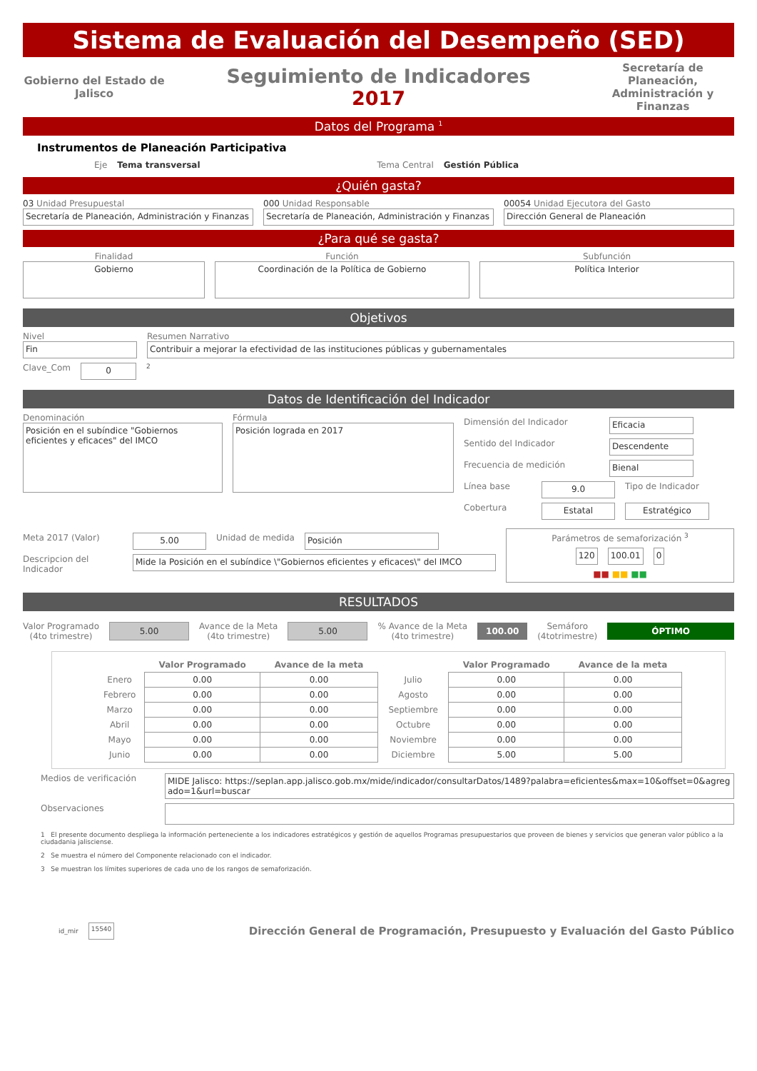Sistema de Evaluación del Desempeño (SED)
Gobierno del Estado de Jalisco
Seguimiento de Indicadores
2017
Secretaría de Planeación, Administración y Finanzas
Datos del Programa <sup>1</sup>
Instrumentos de Planeación Participativa
Eje Tema transversal Tema Central Gestión Pública
¿Quién gasta?
03 Unidad Presupuestal
Secretaría de Planeación, Administración y Finanzas
000 Unidad Responsable
Secretaría de Planeación, Administración y Finanzas
00054 Unidad Ejecutora del Gasto
Dirección General de Planeación
¿Para qué se gasta?
Finalidad
Gobierno
Función
Coordinación de la Política de Gobierno
Subfunción
Política Interior
Objetivos
Nivel
Fin
Resumen Narrativo
Contribuir a mejorar la efectividad de las instituciones públicas y gubernamentales
Clave_Com
0
<sup>2</sup>
Datos de Identificación del Indicador
Denominación
Posición en el subíndice "Gobiernos eficientes y eficaces" del IMCO
Fórmula
Posición lograda en 2017
Dimensión del Indicador
Eficacia
Sentido del Indicador
Descendente
Frecuencia de medición
Bienal
Línea base
9.0
Tipo de Indicador
Cobertura
Estatal Estratégico
Meta 2017 (Valor)
5.00
Unidad de medida
Posición
Descripcion del Indicador
Mide la Posición en el subíndice \"Gobiernos eficientes y eficaces\" del IMCO
Parámetros de semaforización <sup>3</sup>
120 100.01 0
■■ ■■ ■■
RESULTADOS
Valor Programado
(4to trimestre)
5.00
Avance de la Meta
(4to trimestre)
5.00
% Avance de la Meta
(4to trimestre)
100.00
Semáforo
(4totrimestre)
ÓPTIMO
| | Valor Programado | Avance de la meta | | Valor Programado | Avance de la meta |
| --- | --- | --- | --- | --- | --- |
| Enero | 0.00 | 0.00 | Julio | 0.00 | 0.00 |
| Febrero | 0.00 | 0.00 | Agosto | 0.00 | 0.00 |
| Marzo | 0.00 | 0.00 | Septiembre | 0.00 | 0.00 |
| Abril | 0.00 | 0.00 | Octubre | 0.00 | 0.00 |
| Mayo | 0.00 | 0.00 | Noviembre | 0.00 | 0.00 |
| Junio | 0.00 | 0.00 | Diciembre | 5.00 | 5.00 |
Medios de verificación
MIDE Jalisco: https://seplan.app.jalisco.gob.mx/mide/indicador/consultarDatos/1489?palabra=eficientes&max=10&offset=0&agregado=1&url=buscar
Observaciones
1 El presente documento despliega la información perteneciente a los indicadores estratégicos y gestión de aquellos Programas presupuestarios que proveen de bienes y servicios que generan valor público a la ciudadania jalisciense.
2 Se muestra el número del Componente relacionado con el indicador.
3 Se muestran los límites superiores de cada uno de los rangos de semaforización.
id_mir
15540
Dirección General de Programación, Presupuesto y Evaluación del Gasto Público